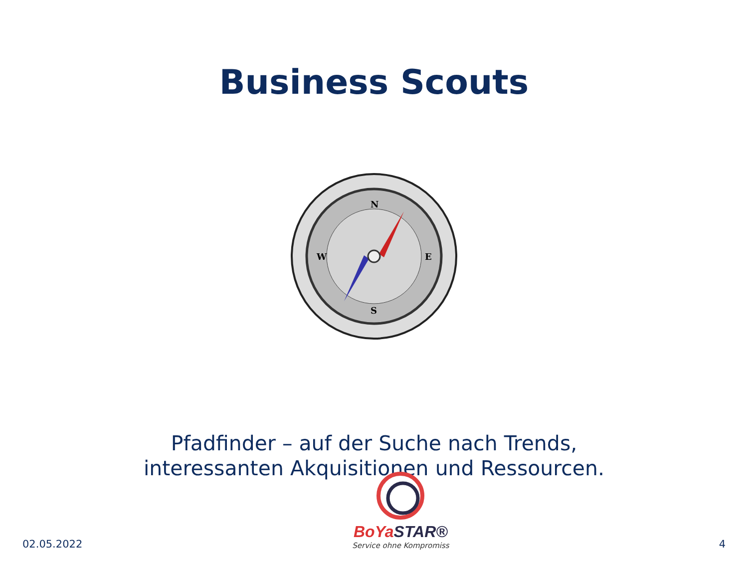Business Scouts
N
S
W
E
Pfadfinder – auf der Suche nach Trends,
interessanten Akquisitionen und Ressourcen.
02.05.2022
BoYa STAR®
Service ohne Kompromiss
4